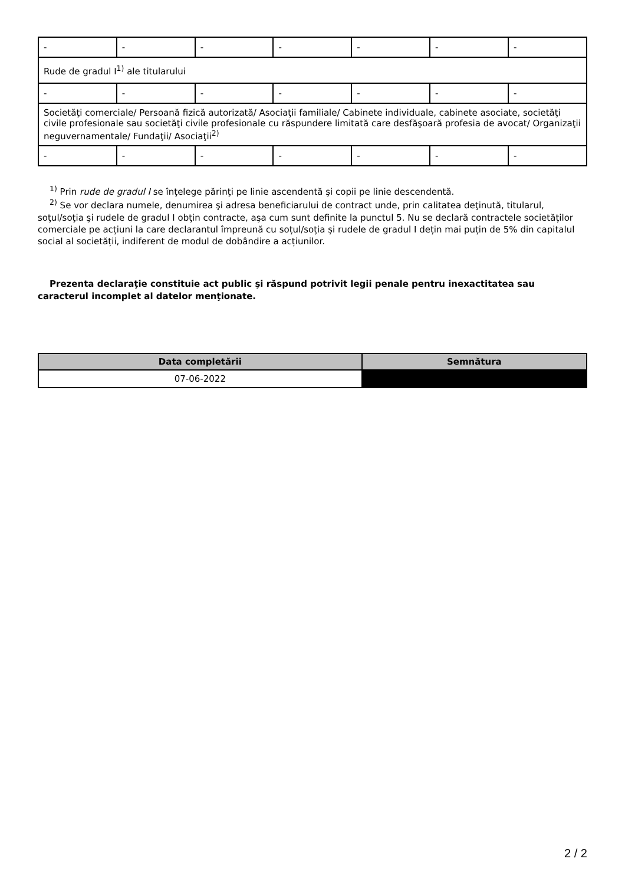| - | - | - | - | - | - | - |
| Rude de gradul I<sup>1)</sup> ale titularului | | | | | | |
| - | - | - | - | - | - | - |
| Societăţi comerciale/ Persoană fizică autorizată/ Asociaţii familiale/ Cabinete individuale, cabinete asociate, societăţi civile profesionale sau societăţi civile profesionale cu răspundere limitată care desfăşoară profesia de avocat/ Organizaţii neguvernamentale/ Fundaţii/ Asociaţii<sup>2)</sup> | | | | | | |
| - | - | - | - | - | - | - |
<sup>1)</sup> Prin rude de gradul I se înţelege părinţi pe linie ascendentă şi copii pe linie descendentă.
<sup>2)</sup> Se vor declara numele, denumirea şi adresa beneficiarului de contract unde, prin calitatea deţinută, titularul, soţul/soţia şi rudele de gradul I obţin contracte, aşa cum sunt definite la punctul 5. Nu se declară contractele societăților comerciale pe acțiuni la care declarantul împreună cu soțul/soția și rudele de gradul I dețin mai puțin de 5% din capitalul social al societății, indiferent de modul de dobândire a acțiunilor.
Prezenta declaraţie constituie act public şi răspund potrivit legii penale pentru inexactitatea sau caracterul incomplet al datelor menţionate.
| Data completării | Semnătura |
| --- | --- |
| 07-06-2022 | |
2 / 2